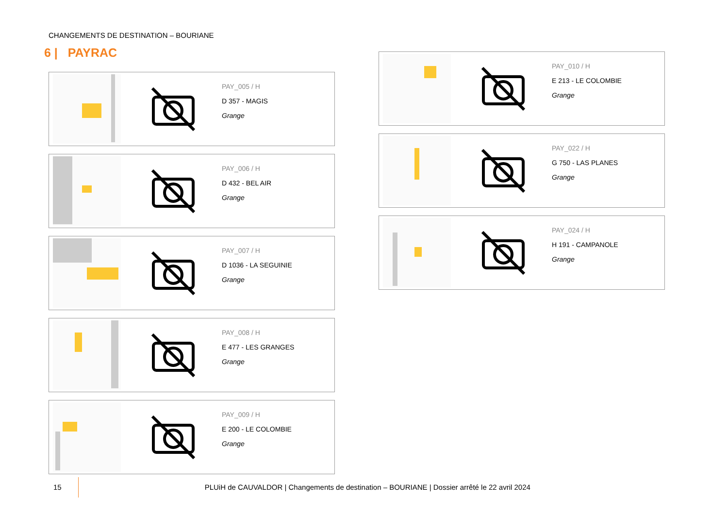CHANGEMENTS DE DESTINATION – BOURIANE
6 | PAYRAC
PAY_005 / H
D 357 - MAGIS
Grange
PAY_006 / H
D 432 - BEL AIR
Grange
PAY_007 / H
D 1036 - LA SEGUINIE
Grange
PAY_008 / H
E 477 - LES GRANGES
Grange
PAY_009 / H
E 200 - LE COLOMBIE
Grange
PAY_010 / H
E 213 - LE COLOMBIE
Grange
PAY_022 / H
G 750 - LAS PLANES
Grange
PAY_024 / H
H 191 - CAMPANOLE
Grange
15 PLUiH de CAUVALDOR | Changements de destination – BOURIANE | Dossier arrêté le 22 avril 2024